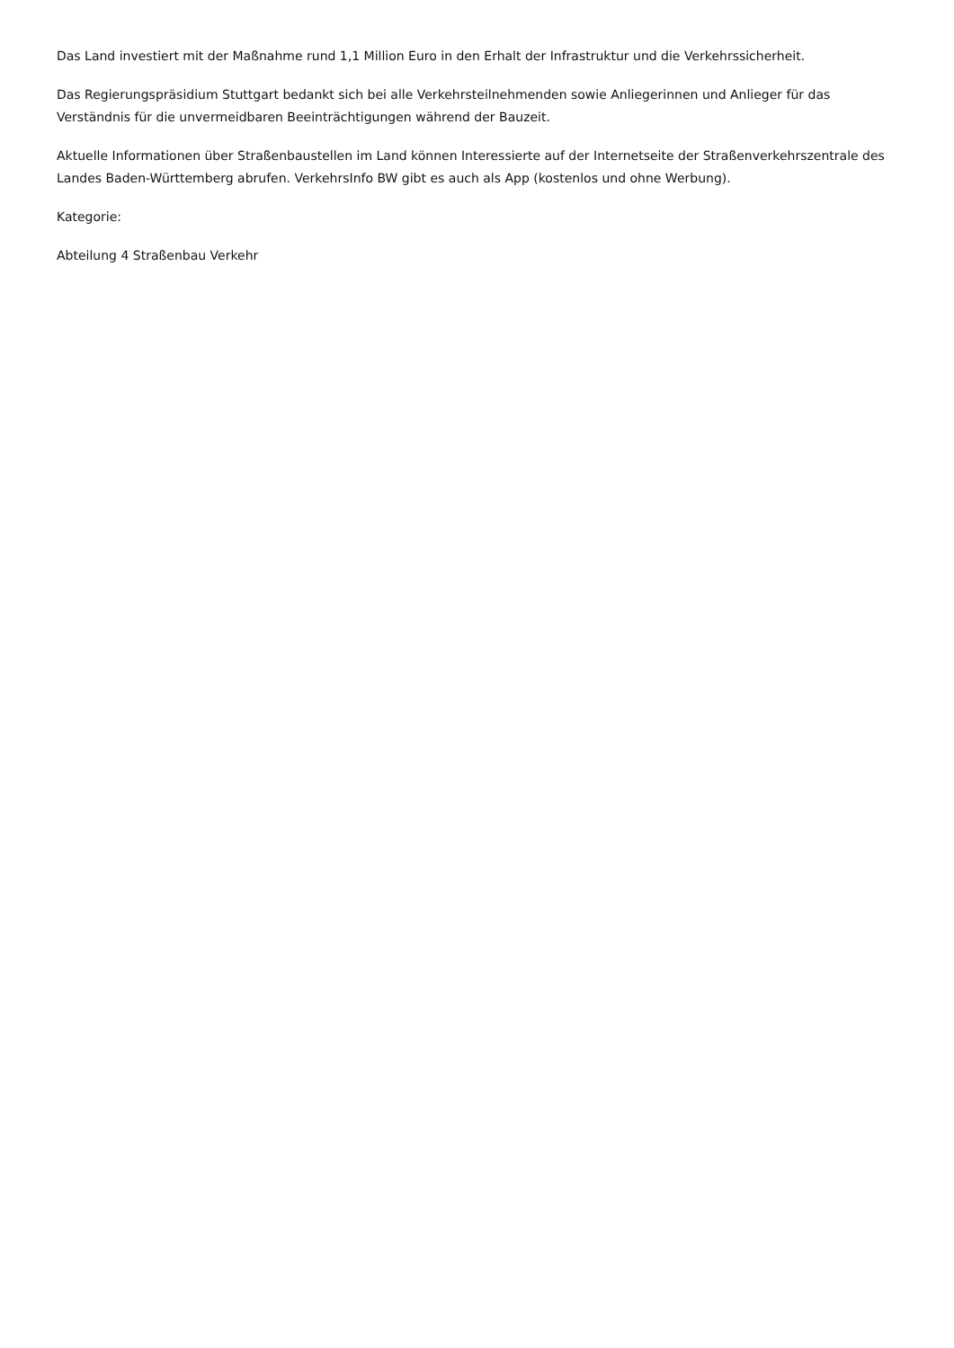Das Land investiert mit der Maßnahme rund 1,1 Million Euro in den Erhalt der Infrastruktur und die Verkehrssicherheit.
Das Regierungspräsidium Stuttgart bedankt sich bei alle Verkehrsteilnehmenden sowie Anliegerinnen und Anlieger für das Verständnis für die unvermeidbaren Beeinträchtigungen während der Bauzeit.
Aktuelle Informationen über Straßenbaustellen im Land können Interessierte auf der Internetseite der Straßenverkehrszentrale des Landes Baden-Württemberg abrufen. VerkehrsInfo BW gibt es auch als App (kostenlos und ohne Werbung).
Kategorie:
Abteilung 4 Straßenbau Verkehr